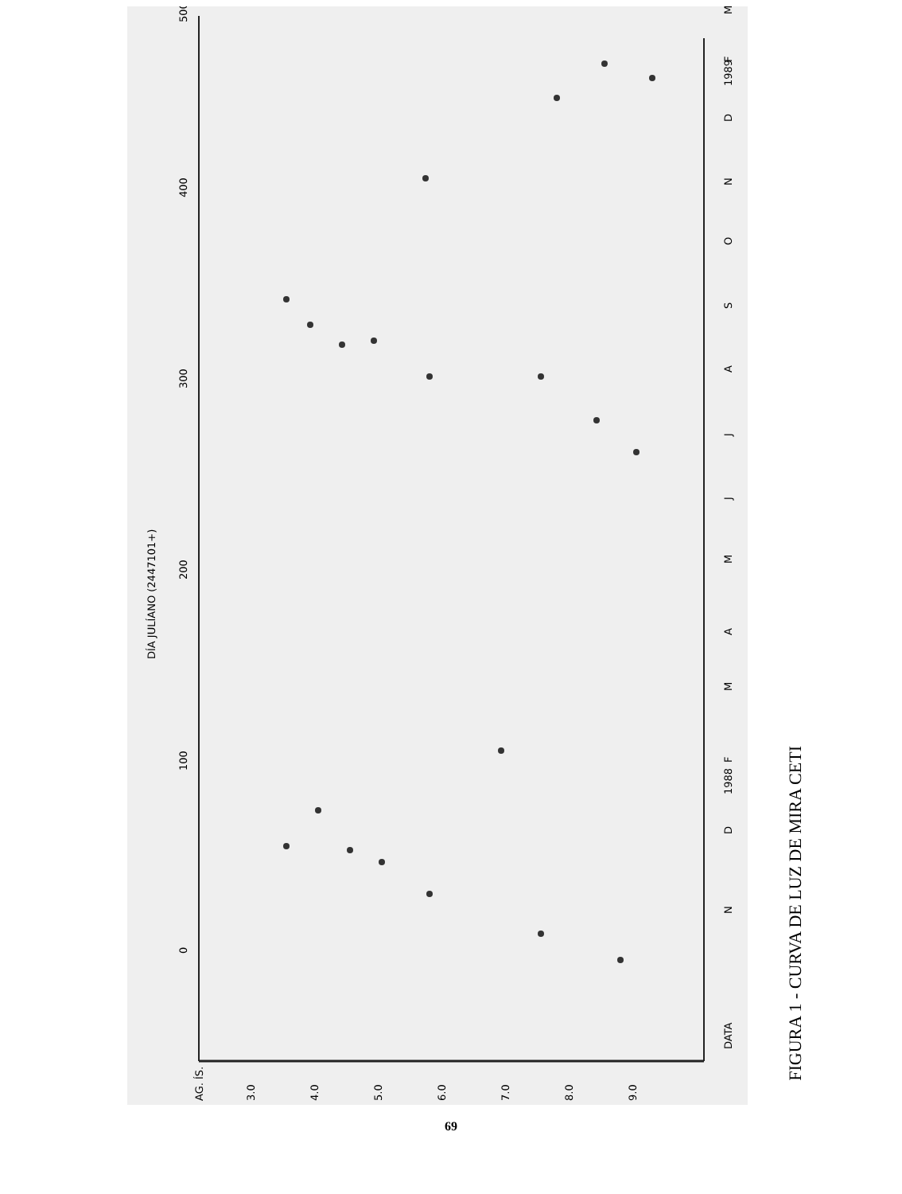DÍA JULÍANO (2447101+)
0
100
200
300
400
500
AG. ÍS.
3.0
4.0
5.0
6.0
7.0
8.0
9.0
DATA
N
D
1988
F
M
A
M
J
J
A
S
O
N
D
1989
F
M
FIGURA 1 - CURVA DE LUZ DE MIRA CETI
69